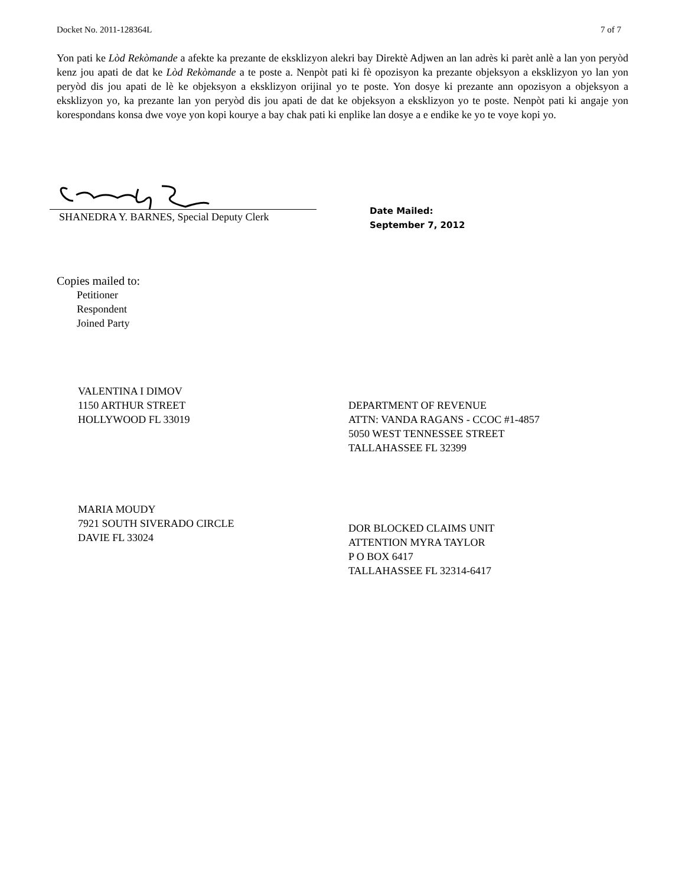Docket No. 2011-128364L 7 of 7
Yon pati ke Lòd Rekòmande a afekte ka prezante de eksklizyon alekri bay Direktè Adjwen an lan adrès ki parèt anlè a lan yon peryòd kenz jou apati de dat ke Lòd Rekòmande a te poste a. Nenpòt pati ki fè opozisyon ka prezante objeksyon a eksklizyon yo lan yon peryòd dis jou apati de lè ke objeksyon a eksklizyon orijinal yo te poste. Yon dosye ki prezante ann opozisyon a objeksyon a eksklizyon yo, ka prezante lan yon peryòd dis jou apati de dat ke objeksyon a eksklizyon yo te poste. Nenpòt pati ki angaje yon korespondans konsa dwe voye yon kopi kourye a bay chak pati ki enplike lan dosye a e endike ke yo te voye kopi yo.
SHANEDRA Y. BARNES, Special Deputy Clerk
Date Mailed:
September 7, 2012
Copies mailed to:
Petitioner
Respondent
Joined Party
VALENTINA I DIMOV
1150 ARTHUR STREET
HOLLYWOOD FL 33019
DEPARTMENT OF REVENUE
ATTN: VANDA RAGANS - CCOC #1-4857
5050 WEST TENNESSEE STREET
TALLAHASSEE FL 32399
MARIA MOUDY
7921 SOUTH SIVERADO CIRCLE
DAVIE FL 33024
DOR BLOCKED CLAIMS UNIT
ATTENTION MYRA TAYLOR
P O BOX 6417
TALLAHASSEE FL 32314-6417